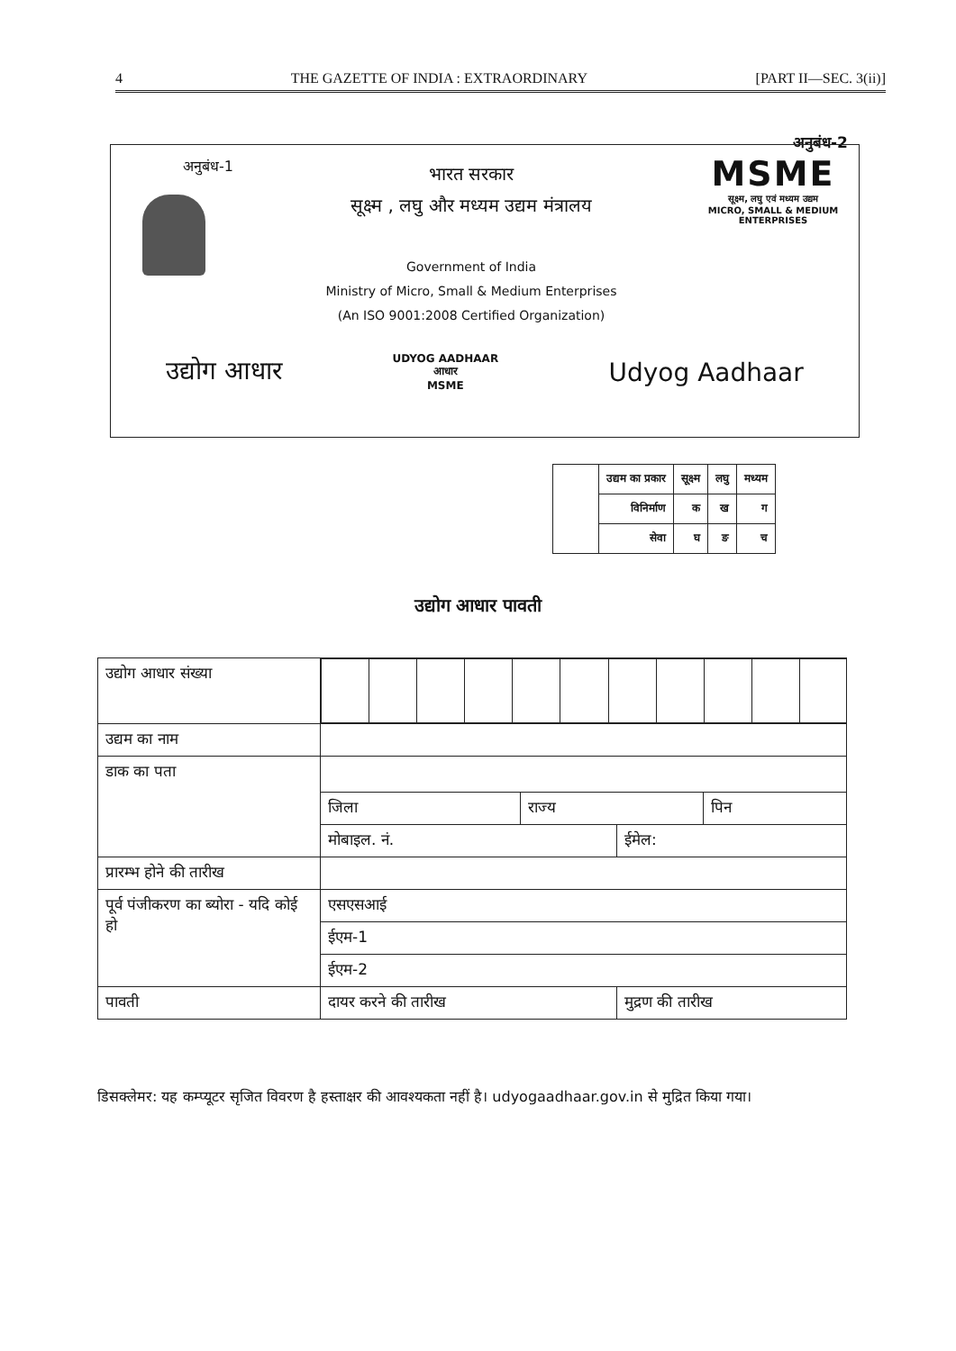4 THE GAZETTE OF INDIA : EXTRAORDINARY [PART II—SEC. 3(ii)]
अनुबंध-2
अनुबंध-1
भारत सरकार
सूक्ष्म , लघु और मध्यम उद्यम मंत्रालय
Government of India
Ministry of Micro, Small & Medium Enterprises
(An ISO 9001:2008 Certified Organization)
MSME
सूक्ष्म, लघु एवं मध्यम उद्यम
MICRO, SMALL & MEDIUM ENTERPRISES
उद्योग आधार UDYOG AADHAAR
आधार
MSME Udyog Aadhaar
| | उद्यम का प्रकार | सूक्ष्म | लघु | मध्यम |
| | विनिर्माण | क | ख | ग |
| | सेवा | घ | ङ | च |
उद्योग आधार पावती
| उद्योग आधार संख्या | | | | |
| उद्यम का नाम | | | | |
| डाक का पता | | | | |
| | जिला | राज्य | | पिन |
| | मोबाइल. नं. | | ईमेल: | |
| प्रारम्भ होने की तारीख | | | | |
| पूर्व पंजीकरण का ब्योरा - यदि कोई हो | एसएसआई | | | |
| | ईएम-1 | | | |
| | ईएम-2 | | | |
| पावती | दायर करने की तारीख | | मुद्रण की तारीख | |
डिसक्लेमर: यह कम्प्यूटर सृजित विवरण है हस्ताक्षर की आवश्यकता नहीं है। udyogaadhaar.gov.in से मुद्रित किया गया।